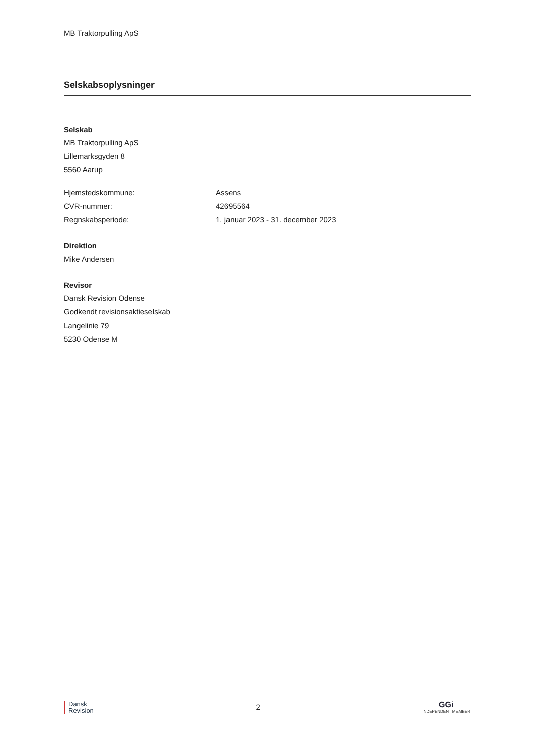MB Traktorpulling ApS
Selskabsoplysninger
Selskab
MB Traktorpulling ApS
Lillemarksgyden 8
5560 Aarup
| Hjemstedskommune: | Assens |
| CVR-nummer: | 42695564 |
| Regnskabsperiode: | 1. januar 2023 - 31. december 2023 |
Direktion
Mike Andersen
Revisor
Dansk Revision Odense
Godkendt revisionsaktieselskab
Langelinie 79
5230 Odense M
Dansk
Revision
2
GGi
INDEPENDENT MEMBER